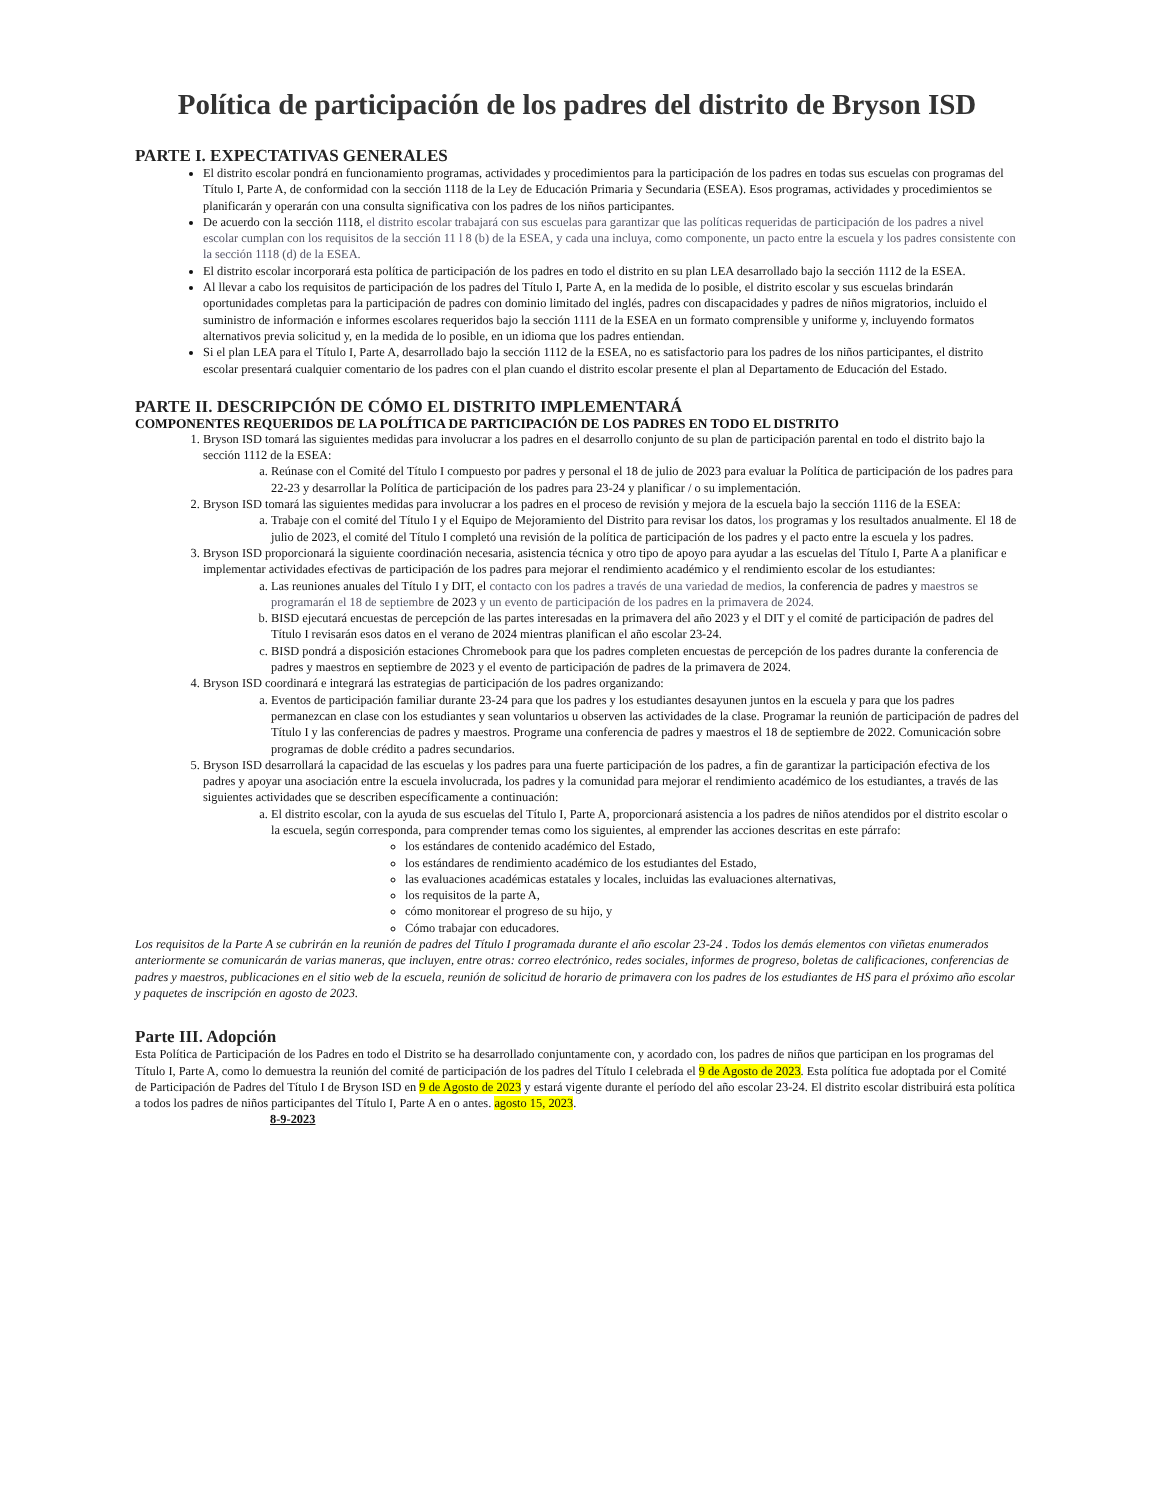Política de participación de los padres del distrito de Bryson ISD
PARTE I. EXPECTATIVAS GENERALES
El distrito escolar pondrá en funcionamiento programas, actividades y procedimientos para la participación de los padres en todas sus escuelas con programas del Título I, Parte A, de conformidad con la sección 1118 de la Ley de Educación Primaria y Secundaria (ESEA). Esos programas, actividades y procedimientos se planificarán y operarán con una consulta significativa con los padres de los niños participantes.
De acuerdo con la sección 1118, el distrito escolar trabajará con sus escuelas para garantizar que las políticas requeridas de participación de los padres a nivel escolar cumplan con los requisitos de la sección 11 l 8 (b) de la ESEA, y cada una incluya, como componente, un pacto entre la escuela y los padres consistente con la sección 1118 (d) de la ESEA.
El distrito escolar incorporará esta política de participación de los padres en todo el distrito en su plan LEA desarrollado bajo la sección 1112 de la ESEA.
Al llevar a cabo los requisitos de participación de los padres del Título I, Parte A, en la medida de lo posible, el distrito escolar y sus escuelas brindarán oportunidades completas para la participación de padres con dominio limitado del inglés, padres con discapacidades y padres de niños migratorios, incluido el suministro de información e informes escolares requeridos bajo la sección 1111 de la ESEA en un formato comprensible y uniforme y, incluyendo formatos alternativos previa solicitud y, en la medida de lo posible, en un idioma que los padres entiendan.
Si el plan LEA para el Título I, Parte A, desarrollado bajo la sección 1112 de la ESEA, no es satisfactorio para los padres de los niños participantes, el distrito escolar presentará cualquier comentario de los padres con el plan cuando el distrito escolar presente el plan al Departamento de Educación del Estado.
PARTE II. DESCRIPCIÓN DE CÓMO EL DISTRITO IMPLEMENTARÁ
COMPONENTES REQUERIDOS DE LA POLÍTICA DE PARTICIPACIÓN DE LOS PADRES EN TODO EL DISTRITO
1. Bryson ISD tomará las siguientes medidas para involucrar a los padres en el desarrollo conjunto de su plan de participación parental en todo el distrito bajo la sección 1112 de la ESEA:
a. Reúnase con el Comité del Título I compuesto por padres y personal el 18 de julio de 2023 para evaluar la Política de participación de los padres para 22-23 y desarrollar la Política de participación de los padres para 23-24 y planificar / o su implementación.
2. Bryson ISD tomará las siguientes medidas para involucrar a los padres en el proceso de revisión y mejora de la escuela bajo la sección 1116 de la ESEA:
a. Trabaje con el comité del Título I y el Equipo de Mejoramiento del Distrito para revisar los datos, los programas y los resultados anualmente. El 18 de julio de 2023, el comité del Título I completó una revisión de la política de participación de los padres y el pacto entre la escuela y los padres.
3. Bryson ISD proporcionará la siguiente coordinación necesaria, asistencia técnica y otro tipo de apoyo para ayudar a las escuelas del Título I, Parte A a planificar e implementar actividades efectivas de participación de los padres para mejorar el rendimiento académico y el rendimiento escolar de los estudiantes:
a. Las reuniones anuales del Título I y DIT, el contacto con los padres a través de una variedad de medios, la conferencia de padres y maestros se programarán el 18 de septiembre de 2023 y un evento de participación de los padres en la primavera de 2024.
b. BISD ejecutará encuestas de percepción de las partes interesadas en la primavera del año 2023 y el DIT y el comité de participación de padres del Título I revisarán esos datos en el verano de 2024 mientras planifican el año escolar 23-24.
c. BISD pondrá a disposición estaciones Chromebook para que los padres completen encuestas de percepción de los padres durante la conferencia de padres y maestros en septiembre de 2023 y el evento de participación de padres de la primavera de 2024.
4. Bryson ISD coordinará e integrará las estrategias de participación de los padres organizando:
a. Eventos de participación familiar durante 23-24 para que los padres y los estudiantes desayunen juntos en la escuela y para que los padres permanezcan en clase con los estudiantes y sean voluntarios u observen las actividades de la clase. Programar la reunión de participación de padres del Título I y las conferencias de padres y maestros. Programe una conferencia de padres y maestros el 18 de septiembre de 2022. Comunicación sobre programas de doble crédito a padres secundarios.
5. Bryson ISD desarrollará la capacidad de las escuelas y los padres para una fuerte participación de los padres, a fin de garantizar la participación efectiva de los padres y apoyar una asociación entre la escuela involucrada, los padres y la comunidad para mejorar el rendimiento académico de los estudiantes, a través de las siguientes actividades que se describen específicamente a continuación:
a. El distrito escolar, con la ayuda de sus escuelas del Título I, Parte A, proporcionará asistencia a los padres de niños atendidos por el distrito escolar o la escuela, según corresponda, para comprender temas como los siguientes, al emprender las acciones descritas en este párrafo:
los estándares de contenido académico del Estado,
los estándares de rendimiento académico de los estudiantes del Estado,
las evaluaciones académicas estatales y locales, incluidas las evaluaciones alternativas,
los requisitos de la parte A,
cómo monitorear el progreso de su hijo, y
Cómo trabajar con educadores.
Los requisitos de la Parte A se cubrirán en la reunión de padres del Título I programada durante el año escolar 23-24 . Todos los demás elementos con viñetas enumerados anteriormente se comunicarán de varias maneras, que incluyen, entre otras: correo electrónico, redes sociales, informes de progreso, boletas de calificaciones, conferencias de padres y maestros, publicaciones en el sitio web de la escuela, reunión de solicitud de horario de primavera con los padres de los estudiantes de HS para el próximo año escolar y paquetes de inscripción en agosto de 2023.
Parte III. Adopción
Esta Política de Participación de los Padres en todo el Distrito se ha desarrollado conjuntamente con, y acordado con, los padres de niños que participan en los programas del Título I, Parte A, como lo demuestra la reunión del comité de participación de los padres del Título I celebrada el 9 de Agosto de 2023. Esta política fue adoptada por el Comité de Participación de Padres del Título I de Bryson ISD en 9 de Agosto de 2023 y estará vigente durante el período del año escolar 23-24. El distrito escolar distribuirá esta política a todos los padres de niños participantes del Título I, Parte A en o antes. agosto 15, 2023.
8-9-2023